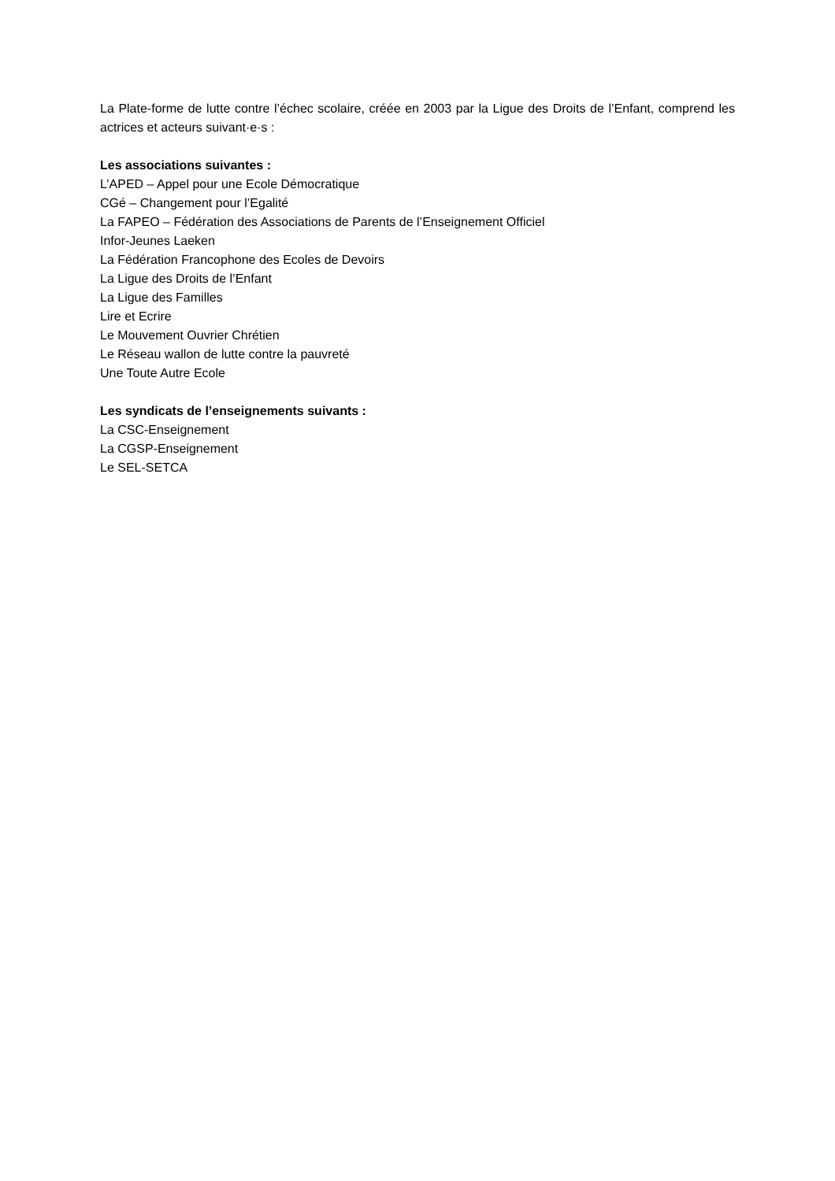La Plate-forme de lutte contre l’échec scolaire, créée en 2003 par la Ligue des Droits de l’Enfant, comprend les actrices et acteurs suivant·e·s :
Les associations suivantes :
L’APED – Appel pour une Ecole Démocratique
CGé – Changement pour l’Egalité
La FAPEO – Fédération des Associations de Parents de l’Enseignement Officiel
Infor-Jeunes Laeken
La Fédération Francophone des Ecoles de Devoirs
La Ligue des Droits de l’Enfant
La Ligue des Familles
Lire et Ecrire
Le Mouvement Ouvrier Chrétien
Le Réseau wallon de lutte contre la pauvreté
Une Toute Autre Ecole
Les syndicats de l’enseignements suivants :
La CSC-Enseignement
La CGSP-Enseignement
Le SEL-SETCA